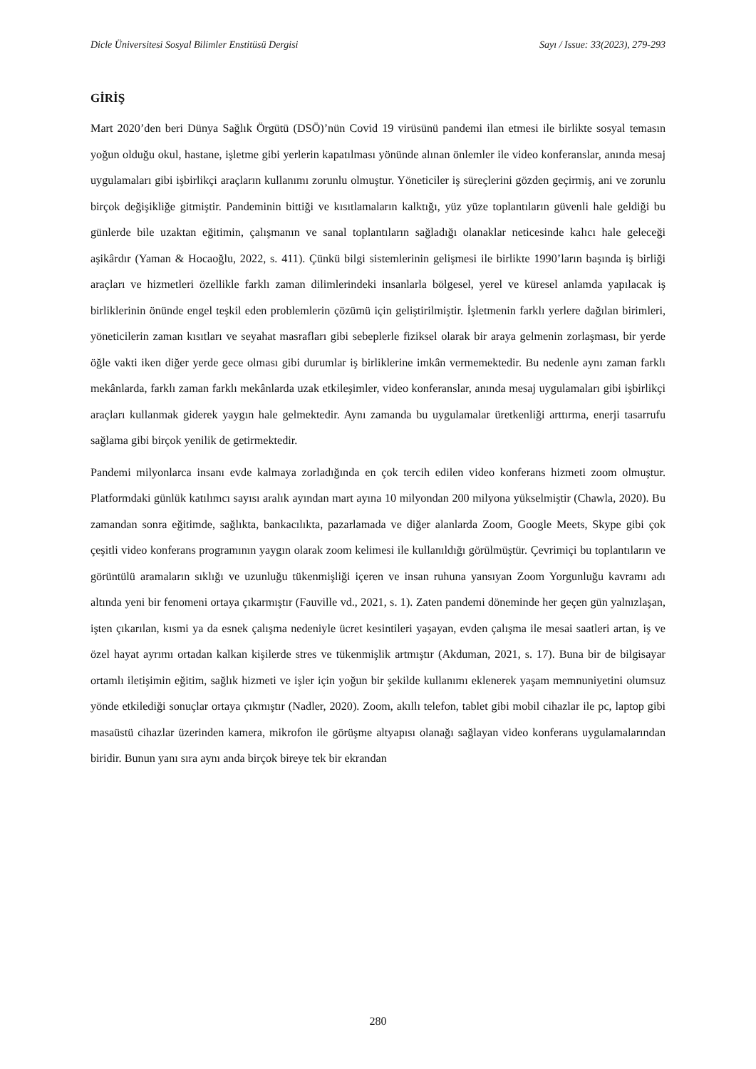Dicle Üniversitesi Sosyal Bilimler Enstitüsü Dergisi Sayı / Issue: 33(2023), 279-293
GİRİŞ
Mart 2020’den beri Dünya Sağlık Örgütü (DSÖ)’nün Covid 19 virüsünü pandemi ilan etmesi ile birlikte sosyal temasın yoğun olduğu okul, hastane, işletme gibi yerlerin kapatılması yönünde alınan önlemler ile video konferanslar, anında mesaj uygulamaları gibi işbirlikçi araçların kullanımı zorunlu olmuştur. Yöneticiler iş süreçlerini gözden geçirmiş, ani ve zorunlu birçok değişikliğe gitmiştir. Pandeminin bittiği ve kısıtlamaların kalktığı, yüz yüze toplantıların güvenli hale geldiği bu günlerde bile uzaktan eğitimin, çalışmanın ve sanal toplantıların sağladığı olanaklar neticesinde kalıcı hale geleceği aşikârdır (Yaman & Hocaoğlu, 2022, s. 411). Çünkü bilgi sistemlerinin gelişmesi ile birlikte 1990’ların başında iş birliği araçları ve hizmetleri özellikle farklı zaman dilimlerindeki insanlarla bölgesel, yerel ve küresel anlamda yapılacak iş birliklerinin önünde engel teşkil eden problemlerin çözümü için geliştirilmiştir. İşletmenin farklı yerlere dağılan birimleri, yöneticilerin zaman kısıtları ve seyahat masrafları gibi sebeplerle fiziksel olarak bir araya gelmenin zorlaşması, bir yerde öğle vakti iken diğer yerde gece olması gibi durumlar iş birliklerine imkân vermemektedir. Bu nedenle aynı zaman farklı mekânlarda, farklı zaman farklı mekânlarda uzak etkileşimler, video konferanslar, anında mesaj uygulamaları gibi işbirlikçi araçları kullanmak giderek yaygın hale gelmektedir. Aynı zamanda bu uygulamalar üretkenliği arttırma, enerji tasarrufu sağlama gibi birçok yenilik de getirmektedir.
Pandemi milyonlarca insanı evde kalmaya zorladığında en çok tercih edilen video konferans hizmeti zoom olmuştur. Platformdaki günlük katılımcı sayısı aralık ayından mart ayına 10 milyondan 200 milyona yükselmiştir (Chawla, 2020). Bu zamandan sonra eğitimde, sağlıkta, bankacılıkta, pazarlamada ve diğer alanlarda Zoom, Google Meets, Skype gibi çok çeşitli video konferans programının yaygın olarak zoom kelimesi ile kullanıldığı görülmüştür. Çevrimiçi bu toplantıların ve görüntülü aramaların sıklığı ve uzunluğu tükenmişliği içeren ve insan ruhuna yansıyan Zoom Yorgunluğu kavramı adı altında yeni bir fenomeni ortaya çıkarmıştır (Fauville vd., 2021, s. 1). Zaten pandemi döneminde her geçen gün yalnızlaşan, işten çıkarılan, kısmi ya da esnek çalışma nedeniyle ücret kesintileri yaşayan, evden çalışma ile mesai saatleri artan, iş ve özel hayat ayrımı ortadan kalkan kişilerde stres ve tükenmişlik artmıştır (Akduman, 2021, s. 17). Buna bir de bilgisayar ortamlı iletişimin eğitim, sağlık hizmeti ve işler için yoğun bir şekilde kullanımı eklenerek yaşam memnuniyetini olumsuz yönde etkilediği sonuçlar ortaya çıkmıştır (Nadler, 2020). Zoom, akıllı telefon, tablet gibi mobil cihazlar ile pc, laptop gibi masaüstü cihazlar üzerinden kamera, mikrofon ile görüşme altyapısı olanağı sağlayan video konferans uygulamalarından biridir. Bunun yanı sıra aynı anda birçok bireye tek bir ekrandan
280